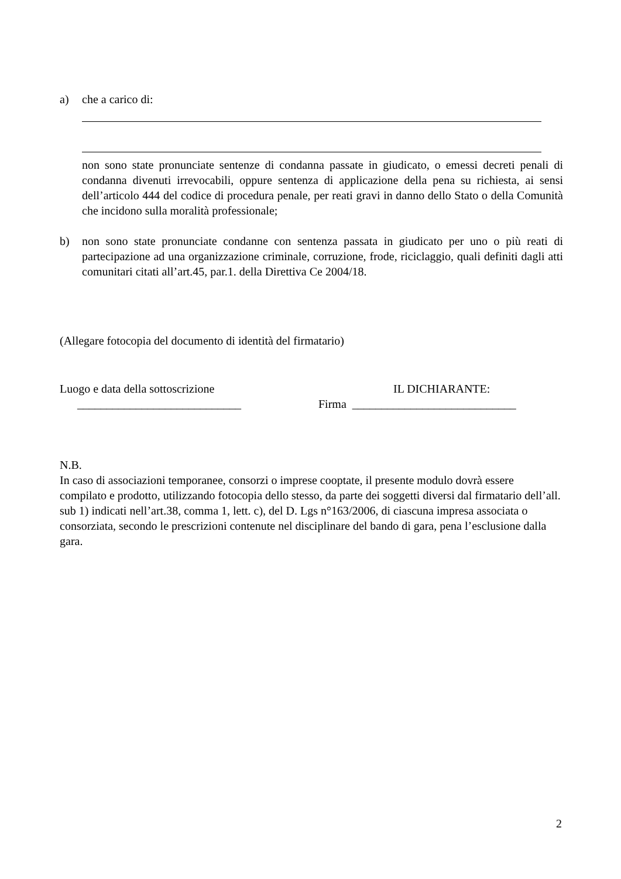a) che a carico di:
non sono state pronunciate sentenze di condanna passate in giudicato, o emessi decreti penali di condanna divenuti irrevocabili, oppure sentenza di applicazione della pena su richiesta, ai sensi dell’articolo 444 del codice di procedura penale, per reati gravi in danno dello Stato o della Comunità che incidono sulla moralità professionale;
b) non sono state pronunciate condanne con sentenza passata in giudicato per uno o più reati di partecipazione ad una organizzazione criminale, corruzione, frode, riciclaggio, quali definiti dagli atti comunitari citati all’art.45, par.1. della Direttiva Ce 2004/18.
(Allegare fotocopia del documento di identità del firmatario)
Luogo e data della sottoscrizione
____________________________
IL DICHIARANTE:
Firma ____________________________
N.B.
In caso di associazioni temporanee, consorzi o imprese cooptate, il presente modulo dovrà essere compilato e prodotto, utilizzando fotocopia dello stesso, da parte dei soggetti diversi dal firmatario dell’all. sub 1) indicati nell’art.38, comma 1, lett. c), del D. Lgs n°163/2006, di ciascuna impresa associata o consorziata, secondo le prescrizioni contenute nel disciplinare del bando di gara, pena l’esclusione dalla gara.
2